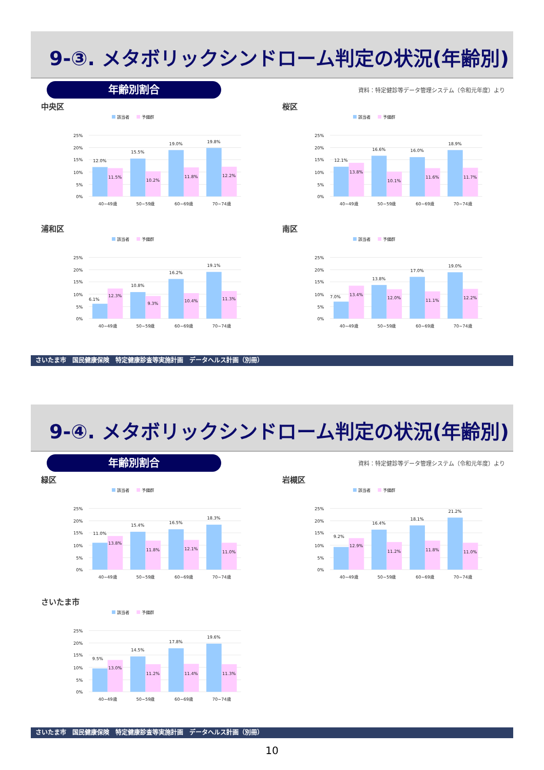9-③. メタボリックシンドローム判定の状況(年齢別)
年齢別割合
資料：特定健診等データ管理システム（令和元年度）より
中央区
該当者
予備群
25%
20%
15%
10%
5%
0%
12.0%
15.5%
19.0%
19.8%
11.5%
10.2%
11.8%
12.2%
40~49歳
50~59歳
60~69歳
70~74歳
桜区
該当者
予備群
25%
20%
15%
10%
5%
0%
12.1%
16.6%
16.0%
18.9%
13.8%
10.1%
11.6%
11.7%
40~49歳
50~59歳
60~69歳
70~74歳
浦和区
該当者
予備群
25%
20%
15%
10%
5%
0%
6.1%
10.8%
16.2%
19.1%
12.3%
9.3%
10.4%
11.3%
40~49歳
50~59歳
60~69歳
70~74歳
南区
該当者
予備群
25%
20%
15%
10%
5%
0%
7.0%
13.8%
17.0%
19.0%
13.4%
12.0%
11.1%
12.2%
40~49歳
50~59歳
60~69歳
70~74歳
さいたま市　国民健康保険　特定健康診査等実施計画　データヘルス計画（別冊）
9-④. メタボリックシンドローム判定の状況(年齢別)
年齢別割合
資料：特定健診等データ管理システム（令和元年度）より
緑区
該当者
予備群
25%
20%
15%
10%
5%
0%
11.0%
15.4%
16.5%
18.3%
13.8%
11.8%
12.1%
11.0%
40~49歳
50~59歳
60~69歳
70~74歳
岩槻区
該当者
予備群
25%
20%
15%
10%
5%
0%
9.2%
16.4%
18.1%
21.2%
12.9%
11.2%
11.8%
11.0%
40~49歳
50~59歳
60~69歳
70~74歳
さいたま市
該当者
予備群
25%
20%
15%
10%
5%
0%
9.5%
14.5%
17.8%
19.6%
13.0%
11.2%
11.4%
11.3%
40~49歳
50~59歳
60~69歳
70~74歳
さいたま市　国民健康保険　特定健康診査等実施計画　データヘルス計画（別冊）
10